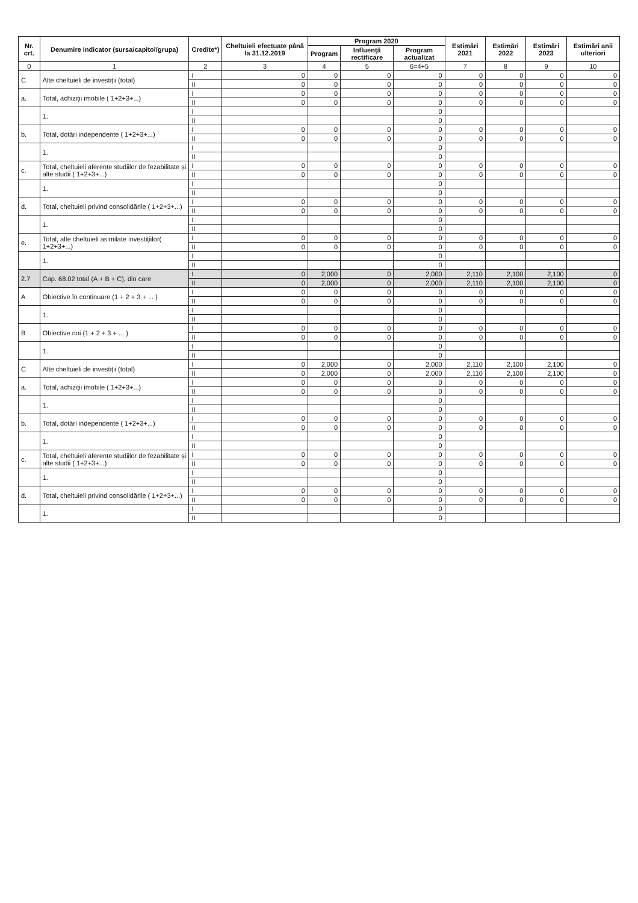| Nr. crt. | Denumire indicator (sursa/capitol/grupa) | Credite*) | Cheltuieli efectuate până la 31.12.2019 | Program 2020 | | | Estimări 2021 | Estimări 2022 | Estimări 2023 | Estimări anii ulteriori |
| --- | --- | --- | --- | --- | --- | --- | --- | --- | --- | --- |
| | | | | Program | Influență rectificare | Program actualizat | | | | |
| 0 | 1 | 2 | 3 | 4 | 5 | 6=4+5 | 7 | 8 | 9 | 10 |
| C | Alte cheltuieli de investiții (total) | I | 0 | 0 | 0 | 0 | 0 | 0 | 0 | 0 |
| | | II | 0 | 0 | 0 | 0 | 0 | 0 | 0 | 0 |
| a. | Total, achiziții imobile ( 1+2+3+...) | I | 0 | 0 | 0 | 0 | 0 | 0 | 0 | 0 |
| | | II | 0 | 0 | 0 | 0 | 0 | 0 | 0 | 0 |
| | 1. | I | | | | 0 | | | | |
| | | II | | | | 0 | | | | |
| b. | Total, dotări independente ( 1+2+3+...) | I | 0 | 0 | 0 | 0 | 0 | 0 | 0 | 0 |
| | | II | 0 | 0 | 0 | 0 | 0 | 0 | 0 | 0 |
| | 1. | I | | | | 0 | | | | |
| | | II | | | | 0 | | | | |
| c. | Total, cheltuieli aferente studiilor de fezabilitate și alte studii ( 1+2+3+...) | I | 0 | 0 | 0 | 0 | 0 | 0 | 0 | 0 |
| | | II | 0 | 0 | 0 | 0 | 0 | 0 | 0 | 0 |
| | 1. | I | | | | 0 | | | | |
| | | II | | | | 0 | | | | |
| d. | Total, cheltuieli privind consolidările ( 1+2+3+...) | I | 0 | 0 | 0 | 0 | 0 | 0 | 0 | 0 |
| | | II | 0 | 0 | 0 | 0 | 0 | 0 | 0 | 0 |
| | 1. | I | | | | 0 | | | | |
| | | II | | | | 0 | | | | |
| e. | Total, alte cheltuieli asimilate investițiilor( 1+2+3+...) | I | 0 | 0 | 0 | 0 | 0 | 0 | 0 | 0 |
| | | II | 0 | 0 | 0 | 0 | 0 | 0 | 0 | 0 |
| | 1. | I | | | | 0 | | | | |
| | | II | | | | 0 | | | | |
| 2.7 | Cap. 68.02 total (A + B + C), din care: | I | 0 | 2,000 | 0 | 2,000 | 2,110 | 2,100 | 2,100 | 0 |
| | | II | 0 | 2,000 | 0 | 2,000 | 2,110 | 2,100 | 2,100 | 0 |
| A | Obiective în continuare (1 + 2 + 3 + ... ) | I | 0 | 0 | 0 | 0 | 0 | 0 | 0 | 0 |
| | | II | 0 | 0 | 0 | 0 | 0 | 0 | 0 | 0 |
| | 1. | I | | | | 0 | | | | |
| | | II | | | | 0 | | | | |
| B | Obiective noi (1 + 2 + 3 + ... ) | I | 0 | 0 | 0 | 0 | 0 | 0 | 0 | 0 |
| | | II | 0 | 0 | 0 | 0 | 0 | 0 | 0 | 0 |
| | 1. | I | | | | 0 | | | | |
| | | II | | | | 0 | | | | |
| C | Alte cheltuieli de investiții (total) | I | 0 | 2,000 | 0 | 2,000 | 2,110 | 2,100 | 2,100 | 0 |
| | | II | 0 | 2,000 | 0 | 2,000 | 2,110 | 2,100 | 2,100 | 0 |
| a. | Total, achiziții imobile ( 1+2+3+...) | I | 0 | 0 | 0 | 0 | 0 | 0 | 0 | 0 |
| | | II | 0 | 0 | 0 | 0 | 0 | 0 | 0 | 0 |
| | 1. | I | | | | 0 | | | | |
| | | II | | | | 0 | | | | |
| b. | Total, dotări independente ( 1+2+3+...) | I | 0 | 0 | 0 | 0 | 0 | 0 | 0 | 0 |
| | | II | 0 | 0 | 0 | 0 | 0 | 0 | 0 | 0 |
| | 1. | I | | | | 0 | | | | |
| | | II | | | | 0 | | | | |
| c. | Total, cheltuieli aferente studiilor de fezabilitate și alte studii ( 1+2+3+...) | I | 0 | 0 | 0 | 0 | 0 | 0 | 0 | 0 |
| | | II | 0 | 0 | 0 | 0 | 0 | 0 | 0 | 0 |
| | 1. | I | | | | 0 | | | | |
| | | II | | | | 0 | | | | |
| d. | Total, cheltuieli privind consolidările ( 1+2+3+...) | I | 0 | 0 | 0 | 0 | 0 | 0 | 0 | 0 |
| | | II | 0 | 0 | 0 | 0 | 0 | 0 | 0 | 0 |
| | 1. | I | | | | 0 | | | | |
| | | II | | | | 0 | | | | |